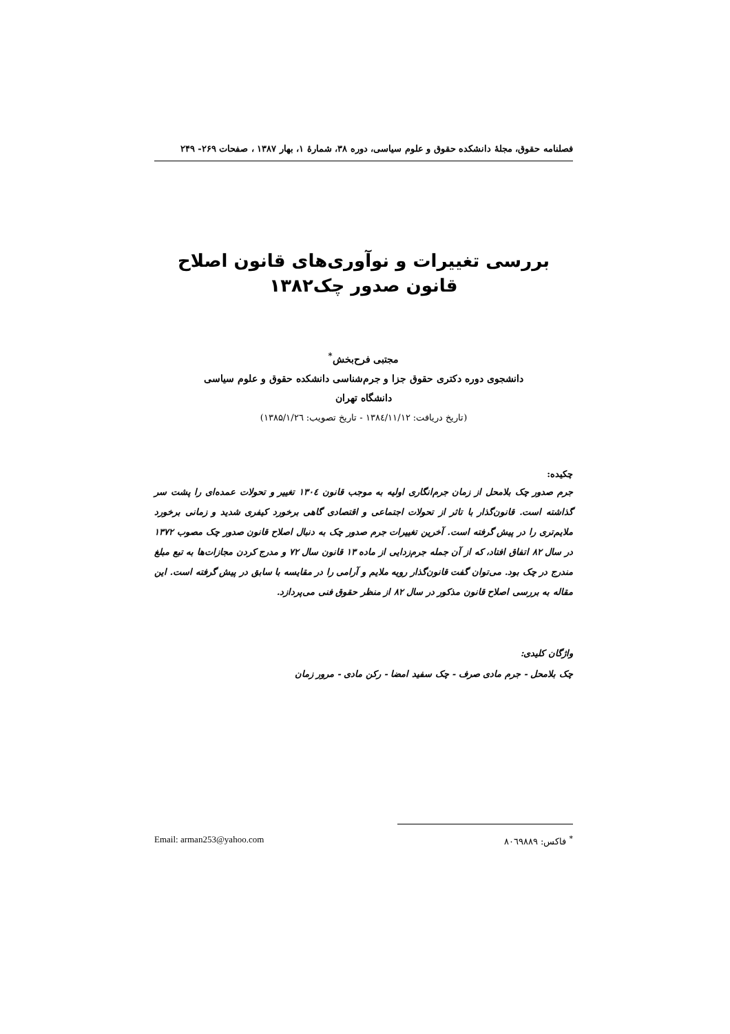فصلنامه حقوق، مجلهٔ دانشکده حقوق و علوم سیاسی، دوره ۳۸، شمارهٔ ۱، بهار ۱۳۸۷ ، صفحات ۲۶۹- ۲۴۹
بررسی تغییرات و نوآوری‌های قانون اصلاح
قانون صدور چک۱۳۸۲
مجتبی فرح‌بخش<sup>*</sup>
دانشجوی دوره دکتری حقوق جزا و جرم‌شناسی دانشکده حقوق و علوم سیاسی
دانشگاه تهران
(تاریخ دریافت: ۱۳۸٤/۱۱/۱۲ - تاریخ تصویب: ۱۳۸۵/۱/۲٦)
چکیده:
جرم صدور چک بلامحل از زمان جرم‌انگاری اولیه به موجب قانون ۱۳۰٤ تغییر و تحولات عمده‌ای را پشت سر گذاشته است. قانون‌گذار با تاثر از تحولات اجتماعی و اقتصادی گاهی برخورد کیفری شدید و زمانی برخورد ملایم‌تری را در پیش گرفته است. آخرین تغییرات جرم صدور چک به دنبال اصلاح قانون صدور چک مصوب ۱۳۷۲ در سال ۸۲ اتفاق افتاد، که از آن جمله جرم‌زدایی از ماده ۱۳ قانون سال ۷۲ و مدرج کردن مجازات‌ها به تبع مبلغ مندرج در چک بود. می‌توان گفت قانون‌گذار رویه ملایم و آرامی را در مقایسه با سابق در پیش گرفته است. این مقاله به بررسی اصلاح قانون مذکور در سال ۸۲ از منظر حقوق فنی می‌پردازد.
واژگان کلیدی:
چک بلامحل - جرم مادی صرف - چک سفید امضا - رکن مادی - مرور زمان
<sup>*</sup> فاکس: ۸۰٦۹۸۸۹ Email: arman253@yahoo.com